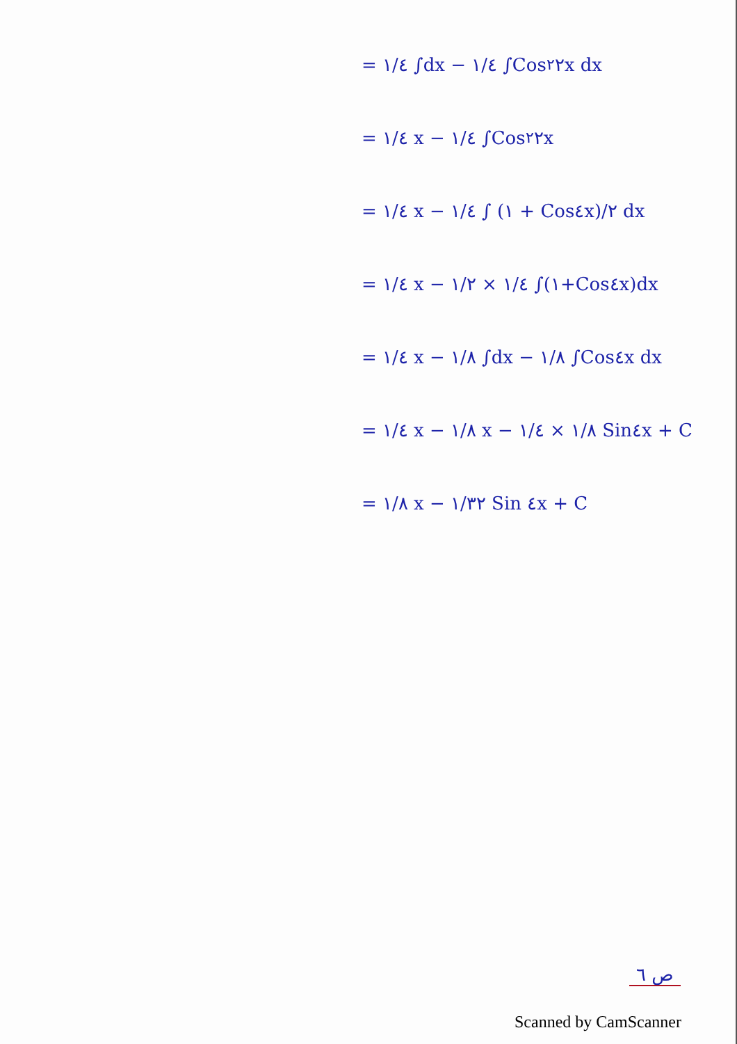= ١/٤ ∫dx − ١/٤ ∫Cos<sup>٢</sup>٢x dx
= ١/٤ x − ١/٤ ∫Cos<sup>٢</sup>٢x
= ١/٤ x − ١/٤ ∫ (١ + Cos٤x)/٢ dx
= ١/٤ x − ١/٤ × ١/٢ ∫(١+Cos٤x)dx
= ١/٤ x − ١/٨ ∫dx − ١/٨ ∫Cos٤x dx
= ١/٤ x − ١/٨ x − ١/٨ × ١/٤ Sin٤x + C
= ١/٨ x − ١/٣٢ Sin ٤x + C
ص ٦
Scanned by CamScanner